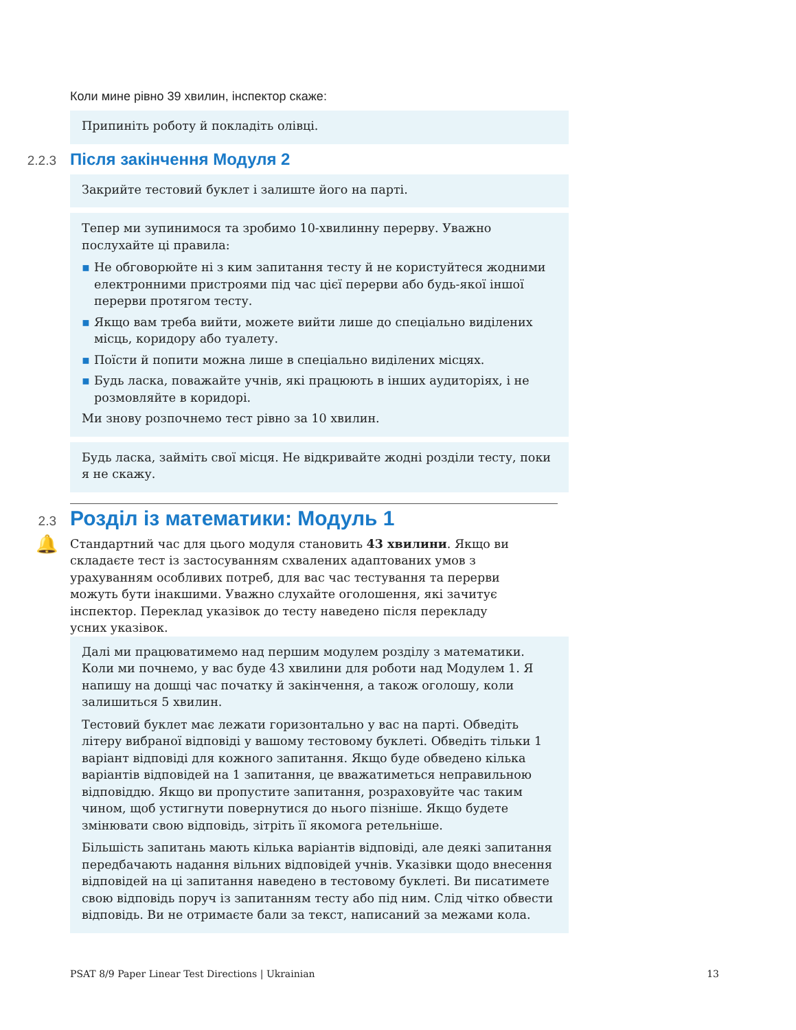Коли мине рівно 39 хвилин, інспектор скаже:
Припиніть роботу й покладіть олівці.
2.2.3
Після закінчення Модуля 2
Закрийте тестовий буклет і залиште його на парті.
Тепер ми зупинимося та зробимо 10-хвилинну перерву. Уважно послухайте ці правила:
▪ Не обговорюйте ні з ким запитання тесту й не користуйтеся жодними електронними пристроями під час цієї перерви або будь-якої іншої перерви протягом тесту.
▪ Якщо вам треба вийти, можете вийти лише до спеціально виділених місць, коридору або туалету.
▪ Поїсти й попити можна лише в спеціально виділених місцях.
▪ Будь ласка, поважайте учнів, які працюють в інших аудиторіях, і не розмовляйте в коридорі.
Ми знову розпочнемо тест рівно за 10 хвилин.
Будь ласка, займіть свої місця. Не відкривайте жодні розділи тесту, поки я не скажу.
2.3
Розділ із математики: Модуль 1
🔔 Стандартний час для цього модуля становить 43 хвилини. Якщо ви складаєте тест із застосуванням схвалених адаптованих умов з урахуванням особливих потреб, для вас час тестування та перерви можуть бути інакшими. Уважно слухайте оголошення, які зачитує інспектор. Переклад указівок до тесту наведено після перекладу усних указівок.
Далі ми працюватимемо над першим модулем розділу з математики. Коли ми почнемо, у вас буде 43 хвилини для роботи над Модулем 1. Я напишу на дошці час початку й закінчення, а також оголошу, коли залишиться 5 хвилин.
Тестовий буклет має лежати горизонтально у вас на парті. Обведіть літеру вибраної відповіді у вашому тестовому буклеті. Обведіть тільки 1 варіант відповіді для кожного запитання. Якщо буде обведено кілька варіантів відповідей на 1 запитання, це вважатиметься неправильною відповіддю. Якщо ви пропустите запитання, розраховуйте час таким чином, щоб устигнути повернутися до нього пізніше. Якщо будете змінювати свою відповідь, зітріть її якомога ретельніше.
Більшість запитань мають кілька варіантів відповіді, але деякі запитання передбачають надання вільних відповідей учнів. Указівки щодо внесення відповідей на ці запитання наведено в тестовому буклеті. Ви писатимете свою відповідь поруч із запитанням тесту або під ним. Слід чітко обвести відповідь. Ви не отримаєте бали за текст, написаний за межами кола.
PSAT 8/9 Paper Linear Test Directions | Ukrainian 13